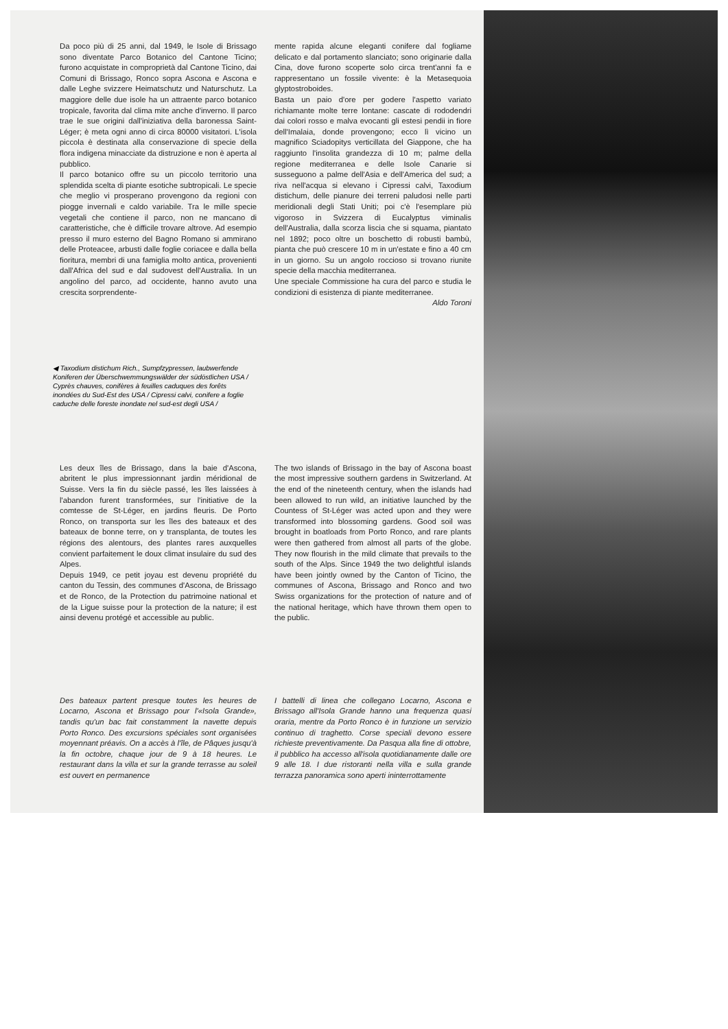Da poco più di 25 anni, dal 1949, le Isole di Brissago sono diventate Parco Botanico del Cantone Ticino; furono acquistate in comproprietà dal Cantone Ticino, dai Comuni di Brissago, Ronco sopra Ascona e Ascona e dalle Leghe svizzere Heimatschutz und Naturschutz. La maggiore delle due isole ha un attraente parco botanico tropicale, favorita dal clima mite anche d'inverno. Il parco trae le sue origini dall'iniziativa della baronessa Saint-Léger; è meta ogni anno di circa 80000 visitatori. L'isola piccola è destinata alla conservazione di specie della flora indigena minacciate da distruzione e non è aperta al pubblico.
Il parco botanico offre su un piccolo territorio una splendida scelta di piante esotiche subtropicali. Le specie che meglio vi prosperano provengono da regioni con piogge invernali e caldo variabile. Tra le mille specie vegetali che contiene il parco, non ne mancano di caratteristiche, che è difficile trovare altrove. Ad esempio presso il muro esterno del Bagno Romano si ammirano delle Proteacee, arbusti dalle foglie coriacee e dalla bella fioritura, membri di una famiglia molto antica, provenienti dall'Africa del sud e dal sudovest dell'Australia. In un angolino del parco, ad occidente, hanno avuto una crescita sorprendente-
mente rapida alcune eleganti conifere dal fogliame delicato e dal portamento slanciato; sono originarie dalla Cina, dove furono scoperte solo circa trent'anni fa e rappresentano un fossile vivente: è la Metasequoia glyptostroboides.
Basta un paio d'ore per godere l'aspetto variato richiamante molte terre lontane: cascate di rododendri dai colori rosso e malva evocanti gli estesi pendii in fiore dell'Imalaia, donde provengono; ecco lì vicino un magnifico Sciadopitys verticillata del Giappone, che ha raggiunto l'insolita grandezza di 10 m; palme della regione mediterranea e delle Isole Canarie si susseguono a palme dell'Asia e dell'America del sud; a riva nell'acqua si elevano i Cipressi calvi, Taxodium distichum, delle pianure dei terreni paludosi nelle parti meridionali degli Stati Uniti; poi c'è l'esemplare più vigoroso in Svizzera di Eucalyptus viminalis dell'Australia, dalla scorza liscia che si squama, piantato nel 1892; poco oltre un boschetto di robusti bambù, pianta che può crescere 10 m in un'estate e fino a 40 cm in un giorno. Su un angolo roccioso si trovano riunite specie della macchia mediterranea.
Une speciale Commissione ha cura del parco e studia le condizioni di esistenza di piante mediterranee. Aldo Toroni
◀ Taxodium distichum Rich., Sumpfzypressen, laubwerfende Koniferen der Überschwemmungswälder der südöstlichen USA / Cyprès chauves, conifères à feuilles caduques des forêts inondées du Sud-Est des USA / Cipressi calvi, conifere a foglie caduche delle foreste inondate nel sud-est degli USA /
Les deux îles de Brissago, dans la baie d'Ascona, abritent le plus impressionnant jardin méridional de Suisse. Vers la fin du siècle passé, les îles laissées à l'abandon furent transformées, sur l'initiative de la comtesse de St-Léger, en jardins fleuris. De Porto Ronco, on transporta sur les îles des bateaux et des bateaux de bonne terre, on y transplanta, de toutes les régions des alentours, des plantes rares auxquelles convient parfaitement le doux climat insulaire du sud des Alpes.
Depuis 1949, ce petit joyau est devenu propriété du canton du Tessin, des communes d'Ascona, de Brissago et de Ronco, de la Protection du patrimoine national et de la Ligue suisse pour la protection de la nature; il est ainsi devenu protégé et accessible au public.
The two islands of Brissago in the bay of Ascona boast the most impressive southern gardens in Switzerland. At the end of the nineteenth century, when the islands had been allowed to run wild, an initiative launched by the Countess of St-Léger was acted upon and they were transformed into blossoming gardens. Good soil was brought in boatloads from Porto Ronco, and rare plants were then gathered from almost all parts of the globe. They now flourish in the mild climate that prevails to the south of the Alps. Since 1949 the two delightful islands have been jointly owned by the Canton of Ticino, the communes of Ascona, Brissago and Ronco and two Swiss organizations for the protection of nature and of the national heritage, which have thrown them open to the public.
Des bateaux partent presque toutes les heures de Locarno, Ascona et Brissago pour l'«Isola Grande», tandis qu'un bac fait constamment la navette depuis Porto Ronco. Des excursions spéciales sont organisées moyennant préavis. On a accès à l'île, de Pâques jusqu'à la fin octobre, chaque jour de 9 à 18 heures. Le restaurant dans la villa et sur la grande terrasse au soleil est ouvert en permanence
I battelli di linea che collegano Locarno, Ascona e Brissago all'Isola Grande hanno una frequenza quasi oraria, mentre da Porto Ronco è in funzione un servizio continuo di traghetto. Corse speciali devono essere richieste preventivamente. Da Pasqua alla fine di ottobre, il pubblico ha accesso all'isola quotidianamente dalle ore 9 alle 18. I due ristoranti nella villa e sulla grande terrazza panoramica sono aperti ininterrottamente